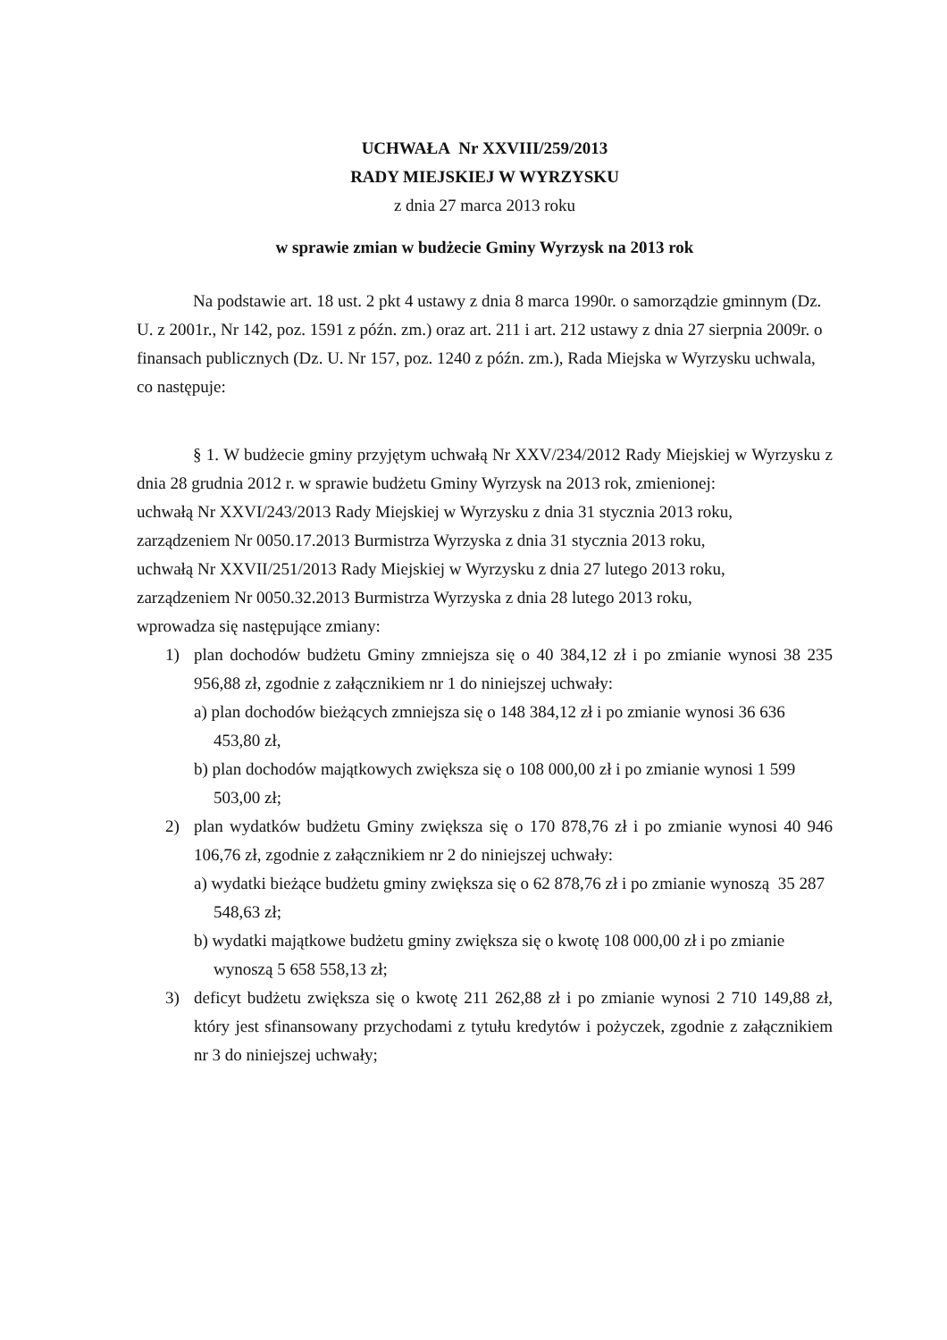UCHWAŁA Nr XXVIII/259/2013
RADY MIEJSKIEJ W WYRZYSKU
z dnia 27 marca 2013 roku
w sprawie zmian w budżecie Gminy Wyrzysk na 2013 rok
Na podstawie art. 18 ust. 2 pkt 4 ustawy z dnia 8 marca 1990r. o samorządzie gminnym (Dz. U. z 2001r., Nr 142, poz. 1591 z późn. zm.) oraz art. 211 i art. 212 ustawy z dnia 27 sierpnia 2009r. o finansach publicznych (Dz. U. Nr 157, poz. 1240 z późn. zm.), Rada Miejska w Wyrzysku uchwala, co następuje:
§ 1. W budżecie gminy przyjętym uchwałą Nr XXV/234/2012 Rady Miejskiej w Wyrzysku z dnia 28 grudnia 2012 r. w sprawie budżetu Gminy Wyrzysk na 2013 rok, zmienionej:
uchwałą Nr XXVI/243/2013 Rady Miejskiej w Wyrzysku z dnia 31 stycznia 2013 roku,
zarządzeniem Nr 0050.17.2013 Burmistrza Wyrzyska z dnia 31 stycznia 2013 roku,
uchwałą Nr XXVII/251/2013 Rady Miejskiej w Wyrzysku z dnia 27 lutego 2013 roku,
zarządzeniem Nr 0050.32.2013 Burmistrza Wyrzyska z dnia 28 lutego 2013 roku,
wprowadza się następujące zmiany:
1) plan dochodów budżetu Gminy zmniejsza się o 40 384,12 zł i po zmianie wynosi 38 235 956,88 zł, zgodnie z załącznikiem nr 1 do niniejszej uchwały:
a) plan dochodów bieżących zmniejsza się o 148 384,12 zł i po zmianie wynosi 36 636 453,80 zł,
b) plan dochodów majątkowych zwiększa się o 108 000,00 zł i po zmianie wynosi 1 599 503,00 zł;
2) plan wydatków budżetu Gminy zwiększa się o 170 878,76 zł i po zmianie wynosi 40 946 106,76 zł, zgodnie z załącznikiem nr 2 do niniejszej uchwały:
a) wydatki bieżące budżetu gminy zwiększa się o 62 878,76 zł i po zmianie wynoszą 35 287 548,63 zł;
b) wydatki majątkowe budżetu gminy zwiększa się o kwotę 108 000,00 zł i po zmianie wynoszą 5 658 558,13 zł;
3) deficyt budżetu zwiększa się o kwotę 211 262,88 zł i po zmianie wynosi 2 710 149,88 zł, który jest sfinansowany przychodami z tytułu kredytów i pożyczek, zgodnie z załącznikiem nr 3 do niniejszej uchwały;